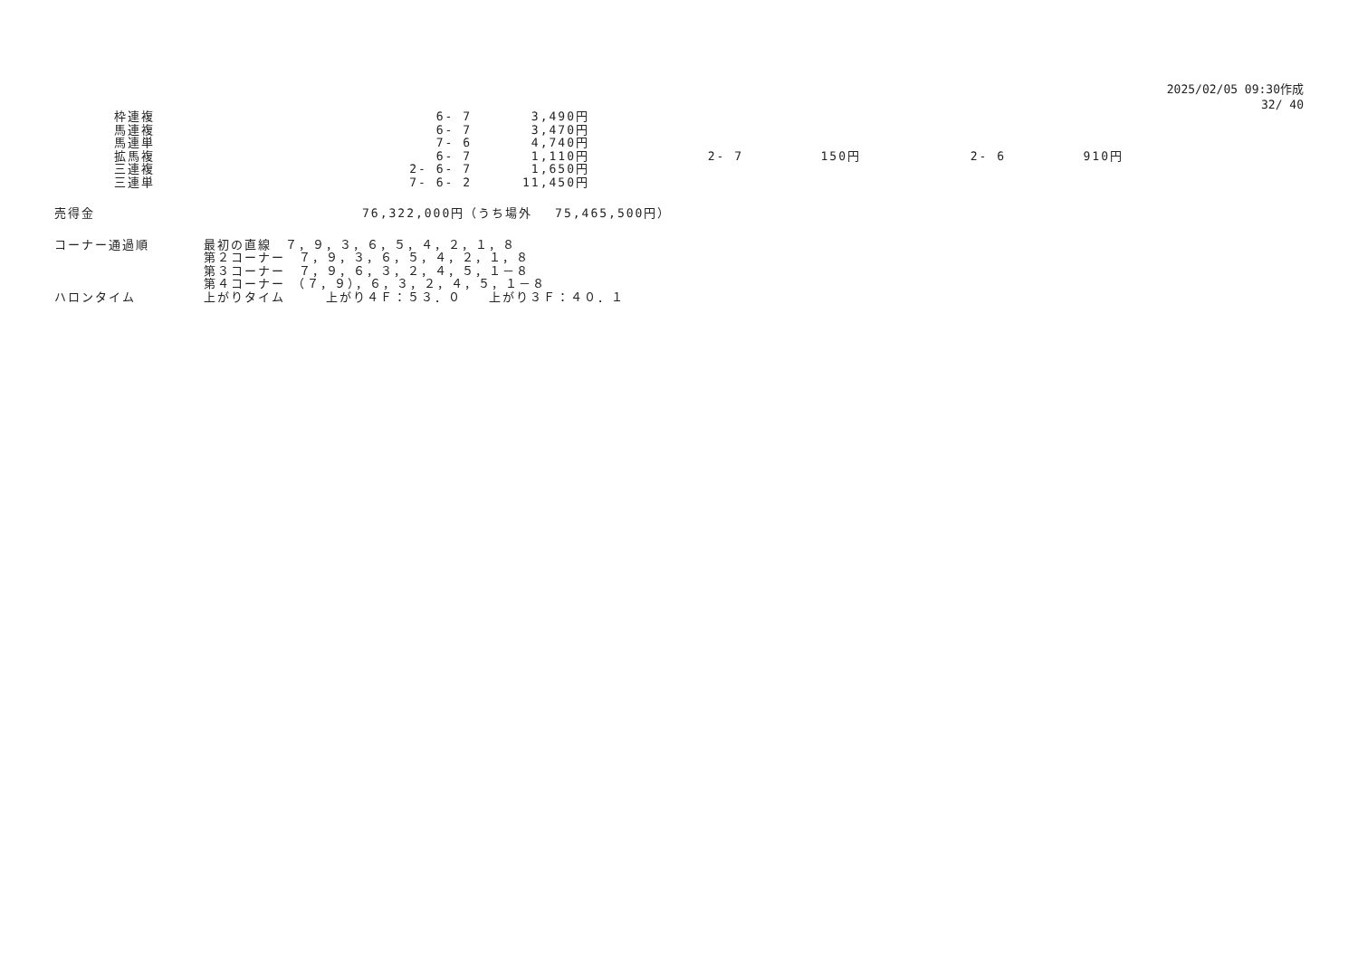2025/02/05 09:30作成
32/ 40
| 枠連複 | 6- 7 | 3,490円 | | | | |
| 馬連複 | 6- 7 | 3,470円 | | | | |
| 馬連単 | 7- 6 | 4,740円 | | | | |
| 拡馬複 | 6- 7 | 1,110円 | 2- 7 | 150円 | 2- 6 | 910円 |
| 三連複 | 2- 6- 7 | 1,650円 | | | | |
| 三連単 | 7- 6- 2 | 11,450円 | | | | |
| 売得金 | 76,322,000円（うち場外 75,465,500円） |
| コーナー通過順 | 最初の直線 ７，９，３，６，５，４，２，１，８ |
| | 第２コーナー ７，９，３，６，５，４，２，１，８ |
| | 第３コーナー ７，９，６，３，２，４，５，１－８ |
| | 第４コーナー （７，９），６，３，２，４，５，１－８ |
| ハロンタイム | 上がりタイム 上がり４Ｆ：５３．０ 上がり３Ｆ：４０．１ |